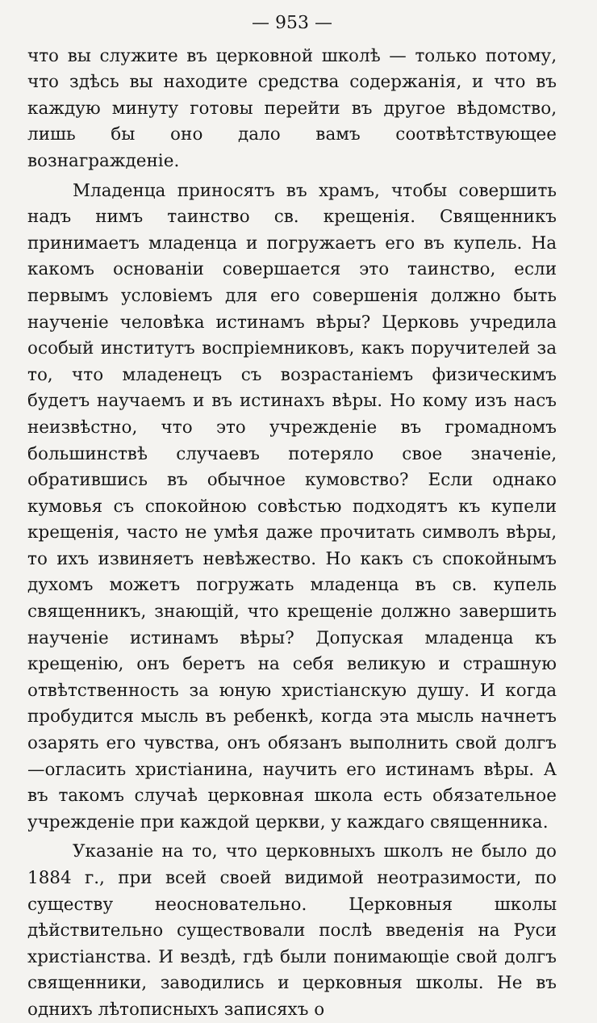— 953 —
что вы служите въ церковной школѣ — только потому, что здѣсь вы находите средства содержанія, и что въ каждую минуту готовы перейти въ другое вѣдомство, лишь бы оно дало вамъ соотвѣтствующее вознагражденіе.
Младенца приносятъ въ храмъ, чтобы совершить надъ нимъ таинство св. крещенія. Священникъ принимаетъ младенца и погружаетъ его въ купель. На какомъ основаніи совершается это таинство, если первымъ условіемъ для его совершенія должно быть наученіе человѣка истинамъ вѣры? Церковь учредила особый институтъ воспріемниковъ, какъ поручителей за то, что младенецъ съ возрастаніемъ физическимъ будетъ научаемъ и въ истинахъ вѣры. Но кому изъ насъ неизвѣстно, что это учрежденіе въ громадномъ большинствѣ случаевъ потеряло свое значеніе, обратившись въ обычное кумовство? Если однако кумовья съ спокойною совѣстью подходятъ къ купели крещенія, часто не умѣя даже прочитать символъ вѣры, то ихъ извиняетъ невѣжество. Но какъ съ спокойнымъ духомъ можетъ погружать младенца въ св. купель священникъ, знающій, что крещеніе должно завершить наученіе истинамъ вѣры? Допуская младенца къ крещенію, онъ беретъ на себя великую и страшную отвѣтственность за юную христіанскую душу. И когда пробудится мысль въ ребенкѣ, когда эта мысль начнетъ озарять его чувства, онъ обязанъ выполнить свой долгъ—огласить христіанина, научить его истинамъ вѣры. А въ такомъ случаѣ церковная школа есть обязательное учрежденіе при каждой церкви, у каждаго священника.
Указаніе на то, что церковныхъ школъ не было до 1884 г., при всей своей видимой неотразимости, по существу неосновательно. Церковныя школы дѣйствительно существовали послѣ введенія на Руси христіанства. И вездѣ, гдѣ были понимающіе свой долгъ священники, заводились и церковныя школы. Не въ однихъ лѣтописныхъ записяхъ о